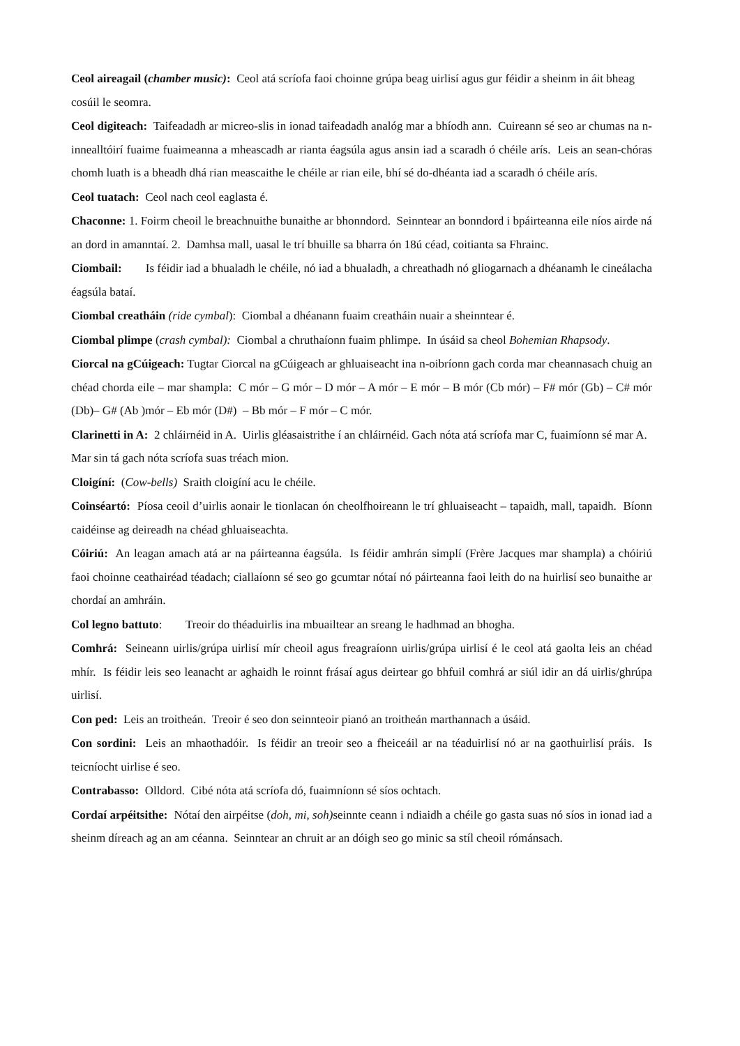Ceol aireagail (chamber music): Ceol atá scríofa faoi choinne grúpa beag uirlisí agus gur féidir a sheinm in áit bheag cosúil le seomra.
Ceol digiteach: Taifeadadh ar micreo-slis in ionad taifeadadh analóg mar a bhíodh ann. Cuireann sé seo ar chumas na n-innealltóirí fuaime fuaimeanna a mheascadh ar rianta éagsúla agus ansin iad a scaradh ó chéile arís. Leis an sean-chóras chomh luath is a bheadh dhá rian meascaithe le chéile ar rian eile, bhí sé do-dhéanta iad a scaradh ó chéile arís.
Ceol tuatach: Ceol nach ceol eaglasta é.
Chaconne: 1. Foirm cheoil le breachnuithe bunaithe ar bhonndord. Seinntear an bonndord i bpáirteanna eile níos airde ná an dord in amanntaí. 2. Damhsa mall, uasal le trí bhuille sa bharra ón 18ú céad, coitianta sa Fhrainc.
Ciombail: Is féidir iad a bhualadh le chéile, nó iad a bhualadh, a chreathadh nó gliogarnach a dhéanamh le cineálacha éagsúla bataí.
Ciombal creatháin (ride cymbal): Ciombal a dhéanann fuaim creatháin nuair a sheinntear é.
Ciombal plimpe (crash cymbal): Ciombal a chruthaíonn fuaim phlimpe. In úsáid sa cheol Bohemian Rhapsody.
Ciorcal na gCúigeach: Tugtar Ciorcal na gCúigeach ar ghluaiseacht ina n-oibríonn gach corda mar cheannasach chuig an chéad chorda eile – mar shampla: C mór – G mór – D mór – A mór – E mór – B mór (Cb mór) – F# mór (Gb) – C# mór (Db)– G# (Ab )mór – Eb mór (D#) – Bb mór – F mór – C mór.
Clarinetti in A: 2 chláirnéid in A. Uirlis gléasaistrithe í an chláirnéid. Gach nóta atá scríofa mar C, fuaimíonn sé mar A. Mar sin tá gach nóta scríofa suas tréach mion.
Cloigíní: (Cow-bells) Sraith cloigíní acu le chéile.
Coinséartó: Píosa ceoil d’uirlis aonair le tionlacan ón cheolfhoireann le trí ghluaiseacht – tapaidh, mall, tapaidh. Bíonn caidéinse ag deireadh na chéad ghluaiseachta.
Cóiriú: An leagan amach atá ar na páirteanna éagsúla. Is féidir amhrán simplí (Frère Jacques mar shampla) a chóiriú faoi choinne ceathairéad téadach; ciallaíonn sé seo go gcumtar nótaí nó páirteanna faoi leith do na huirlisí seo bunaithe ar chordaí an amhráin.
Col legno battuto: Treoir do théaduirlis ina mbuailtear an sreang le hadhmad an bhogha.
Comhrá: Seineann uirlis/grúpa uirlisí mír cheoil agus freagraíonn uirlis/grúpa uirlisí é le ceol atá gaolta leis an chéad mhír. Is féidir leis seo leanacht ar aghaidh le roinnt frásaí agus deirtear go bhfuil comhrá ar siúl idir an dá uirlis/ghrúpa uirlisí.
Con ped: Leis an troitheán. Treoir é seo don seinnteoir pianó an troitheán marthannach a úsáid.
Con sordini: Leis an mhaothadóir. Is féidir an treoir seo a fheiceáil ar na téaduirlisí nó ar na gaothuirlisí práis. Is teicníocht uirlise é seo.
Contrabasso: Olldord. Cibé nóta atá scríofa dó, fuaimníonn sé síos ochtach.
Cordaí arpéitsithe: Nótaí den airpéitse (doh, mi, soh) seinnte ceann i ndiaidh a chéile go gasta suas nó síos in ionad iad a sheinm díreach ag an am céanna. Seinntear an chruit ar an dóigh seo go minic sa stíl cheoil rómánsach.